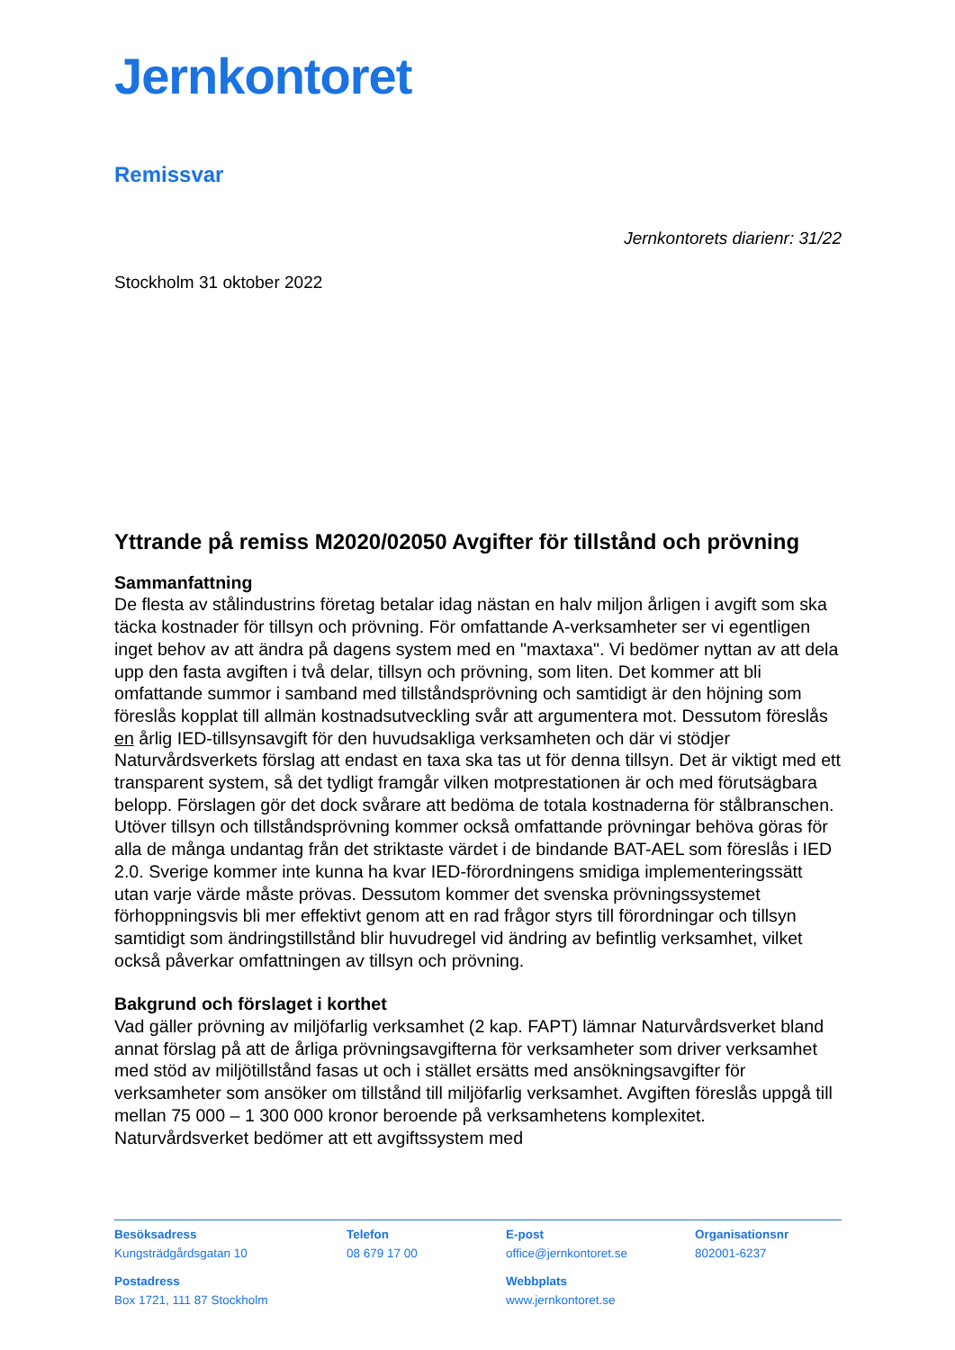Jernkontoret
Remissvar
Jernkontorets diarienr: 31/22
Stockholm 31 oktober 2022
Yttrande på remiss M2020/02050 Avgifter för tillstånd och prövning
Sammanfattning
De flesta av stålindustrins företag betalar idag nästan en halv miljon årligen i avgift som ska täcka kostnader för tillsyn och prövning. För omfattande A-verksamheter ser vi egentligen inget behov av att ändra på dagens system med en "maxtaxa". Vi bedömer nyttan av att dela upp den fasta avgiften i två delar, tillsyn och prövning, som liten. Det kommer att bli omfattande summor i samband med tillståndsprövning och samtidigt är den höjning som föreslås kopplat till allmän kostnadsutveckling svår att argumentera mot. Dessutom föreslås en årlig IED-tillsynsavgift för den huvudsakliga verksamheten och där vi stödjer Naturvårdsverkets förslag att endast en taxa ska tas ut för denna tillsyn. Det är viktigt med ett transparent system, så det tydligt framgår vilken motprestationen är och med förutsägbara belopp. Förslagen gör det dock svårare att bedöma de totala kostnaderna för stålbranschen. Utöver tillsyn och tillståndsprövning kommer också omfattande prövningar behöva göras för alla de många undantag från det striktaste värdet i de bindande BAT-AEL som föreslås i IED 2.0. Sverige kommer inte kunna ha kvar IED-förordningens smidiga implementeringssätt utan varje värde måste prövas. Dessutom kommer det svenska prövningssystemet förhoppningsvis bli mer effektivt genom att en rad frågor styrs till förordningar och tillsyn samtidigt som ändringstillstånd blir huvudregel vid ändring av befintlig verksamhet, vilket också påverkar omfattningen av tillsyn och prövning.
Bakgrund och förslaget i korthet
Vad gäller prövning av miljöfarlig verksamhet (2 kap. FAPT) lämnar Naturvårdsverket bland annat förslag på att de årliga prövningsavgifterna för verksamheter som driver verksamhet med stöd av miljötillstånd fasas ut och i stället ersätts med ansökningsavgifter för verksamheter som ansöker om tillstånd till miljöfarlig verksamhet. Avgiften föreslås uppgå till mellan 75 000 – 1 300 000 kronor beroende på verksamhetens komplexitet. Naturvårdsverket bedömer att ett avgiftssystem med
Besöksadress
Kungsträdgårdsgatan 10
Telefon
08 679 17 00
E-post
office@jernkontoret.se
Organisationsnr
802001-6237
Postadress
Box 1721, 111 87 Stockholm
Webbplats
www.jernkontoret.se